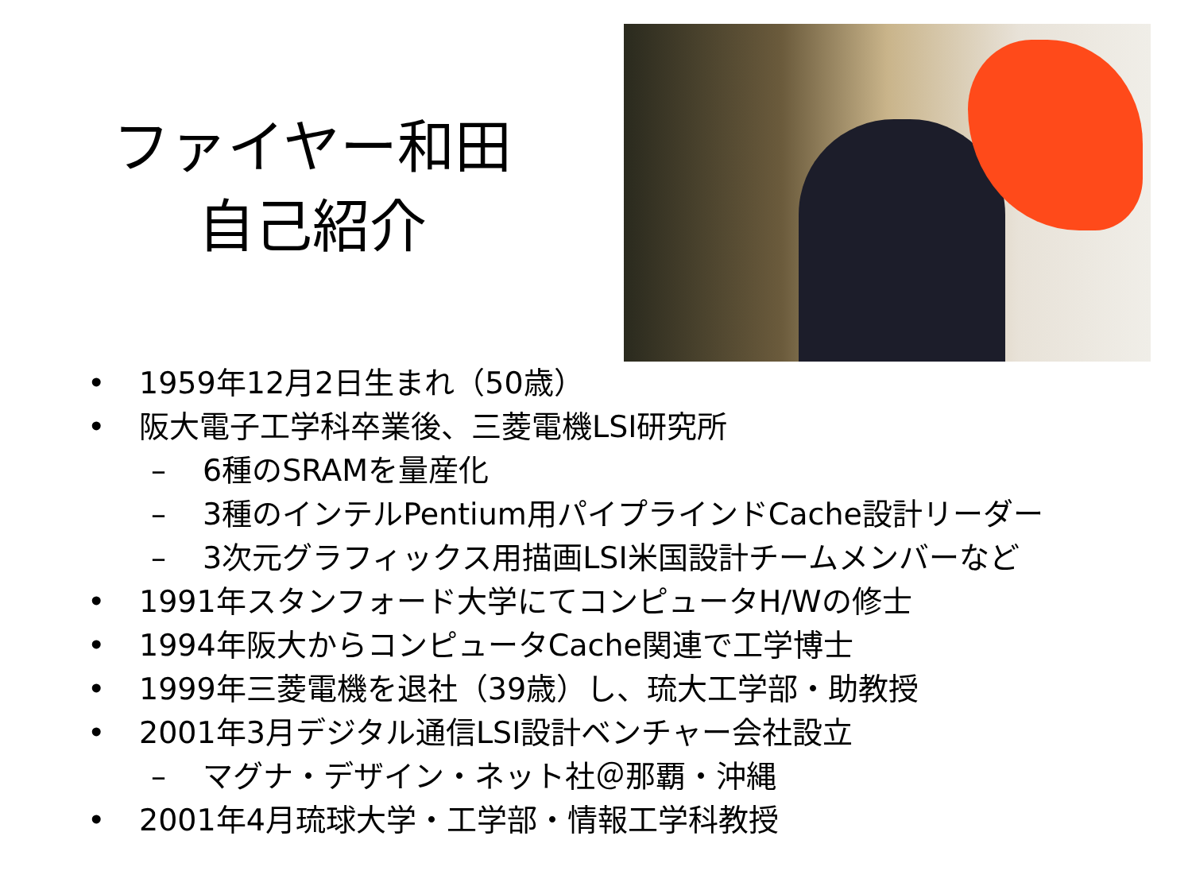ファイヤー和田
自己紹介
• 1959年12月2日生まれ（50歳）
• 阪大電子工学科卒業後、三菱電機LSI研究所
– 6種のSRAMを量産化
– 3種のインテルPentium用パイプラインドCache設計リーダー
– 3次元グラフィックス用描画LSI米国設計チームメンバーなど
• 1991年スタンフォード大学にてコンピュータH/Wの修士
• 1994年阪大からコンピュータCache関連で工学博士
• 1999年三菱電機を退社（39歳）し、琉大工学部・助教授
• 2001年3月デジタル通信LSI設計ベンチャー会社設立
– マグナ・デザイン・ネット社＠那覇・沖縄
• 2001年4月琉球大学・工学部・情報工学科教授